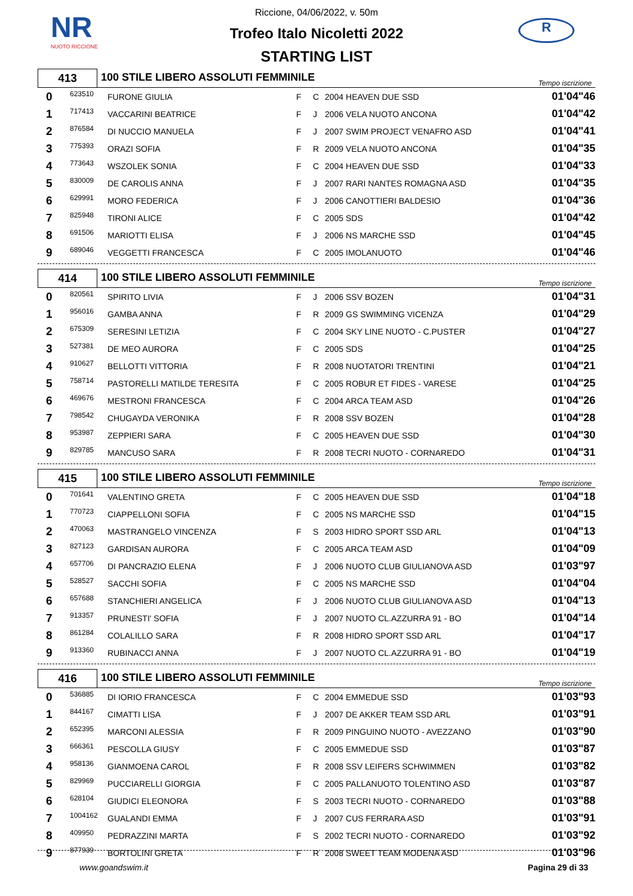NR
NUOTO RICCIONE
R
Riccione, 04/06/2022, v. 50m
Trofeo Italo Nicoletti 2022
STARTING LIST
413
100 STILE LIBERO ASSOLUTI FEMMINILE
Tempo iscrizione
| 0 | 623510 | FURONE GIULIA | F | C | 2004 HEAVEN DUE SSD | 01'04"46 |
| 1 | 717413 | VACCARINI BEATRICE | F | J | 2006 VELA NUOTO ANCONA | 01'04"42 |
| 2 | 876584 | DI NUCCIO MANUELA | F | J | 2007 SWIM PROJECT VENAFRO ASD | 01'04"41 |
| 3 | 775393 | ORAZI SOFIA | F | R | 2009 VELA NUOTO ANCONA | 01'04"35 |
| 4 | 773643 | WSZOLEK SONIA | F | C | 2004 HEAVEN DUE SSD | 01'04"33 |
| 5 | 830009 | DE CAROLIS ANNA | F | J | 2007 RARI NANTES ROMAGNA ASD | 01'04"35 |
| 6 | 629991 | MORO FEDERICA | F | J | 2006 CANOTTIERI BALDESIO | 01'04"36 |
| 7 | 825948 | TIRONI ALICE | F | C | 2005 SDS | 01'04"42 |
| 8 | 691506 | MARIOTTI ELISA | F | J | 2006 NS MARCHE SSD | 01'04"45 |
| 9 | 689046 | VEGGETTI FRANCESCA | F | C | 2005 IMOLANUOTO | 01'04"46 |
414
100 STILE LIBERO ASSOLUTI FEMMINILE
Tempo iscrizione
| 0 | 820561 | SPIRITO LIVIA | F | J | 2006 SSV BOZEN | 01'04"31 |
| 1 | 956016 | GAMBA ANNA | F | R | 2009 GS SWIMMING VICENZA | 01'04"29 |
| 2 | 675309 | SERESINI LETIZIA | F | C | 2004 SKY LINE NUOTO - C.PUSTER | 01'04"27 |
| 3 | 527381 | DE MEO AURORA | F | C | 2005 SDS | 01'04"25 |
| 4 | 910627 | BELLOTTI VITTORIA | F | R | 2008 NUOTATORI TRENTINI | 01'04"21 |
| 5 | 758714 | PASTORELLI MATILDE TERESITA | F | C | 2005 ROBUR ET FIDES - VARESE | 01'04"25 |
| 6 | 469676 | MESTRONI FRANCESCA | F | C | 2004 ARCA TEAM ASD | 01'04"26 |
| 7 | 798542 | CHUGAYDA VERONIKA | F | R | 2008 SSV BOZEN | 01'04"28 |
| 8 | 953987 | ZEPPIERI SARA | F | C | 2005 HEAVEN DUE SSD | 01'04"30 |
| 9 | 829785 | MANCUSO SARA | F | R | 2008 TECRI NUOTO - CORNAREDO | 01'04"31 |
415
100 STILE LIBERO ASSOLUTI FEMMINILE
Tempo iscrizione
| 0 | 701641 | VALENTINO GRETA | F | C | 2005 HEAVEN DUE SSD | 01'04"18 |
| 1 | 770723 | CIAPPELLONI SOFIA | F | C | 2005 NS MARCHE SSD | 01'04"15 |
| 2 | 470063 | MASTRANGELO VINCENZA | F | S | 2003 HIDRO SPORT SSD ARL | 01'04"13 |
| 3 | 827123 | GARDISAN AURORA | F | C | 2005 ARCA TEAM ASD | 01'04"09 |
| 4 | 657706 | DI PANCRAZIO ELENA | F | J | 2006 NUOTO CLUB GIULIANOVA ASD | 01'03"97 |
| 5 | 528527 | SACCHI SOFIA | F | C | 2005 NS MARCHE SSD | 01'04"04 |
| 6 | 657688 | STANCHIERI ANGELICA | F | J | 2006 NUOTO CLUB GIULIANOVA ASD | 01'04"13 |
| 7 | 913357 | PRUNESTI' SOFIA | F | J | 2007 NUOTO CL.AZZURRA 91 - BO | 01'04"14 |
| 8 | 861284 | COLALILLO SARA | F | R | 2008 HIDRO SPORT SSD ARL | 01'04"17 |
| 9 | 913360 | RUBINACCI ANNA | F | J | 2007 NUOTO CL.AZZURRA 91 - BO | 01'04"19 |
416
100 STILE LIBERO ASSOLUTI FEMMINILE
Tempo iscrizione
| 0 | 536885 | DI IORIO FRANCESCA | F | C | 2004 EMMEDUE SSD | 01'03"93 |
| 1 | 844167 | CIMATTI LISA | F | J | 2007 DE AKKER TEAM SSD ARL | 01'03"91 |
| 2 | 652395 | MARCONI ALESSIA | F | R | 2009 PINGUINO NUOTO - AVEZZANO | 01'03"90 |
| 3 | 666361 | PESCOLLA GIUSY | F | C | 2005 EMMEDUE SSD | 01'03"87 |
| 4 | 958136 | GIANMOENA CAROL | F | R | 2008 SSV LEIFERS SCHWIMMEN | 01'03"82 |
| 5 | 829969 | PUCCIARELLI GIORGIA | F | C | 2005 PALLANUOTO TOLENTINO ASD | 01'03"87 |
| 6 | 628104 | GIUDICI ELEONORA | F | S | 2003 TECRI NUOTO - CORNAREDO | 01'03"88 |
| 7 | 1004162 | GUALANDI EMMA | F | J | 2007 CUS FERRARA ASD | 01'03"91 |
| 8 | 409950 | PEDRAZZINI MARTA | F | S | 2002 TECRI NUOTO - CORNAREDO | 01'03"92 |
| 9 | 877939 | BORTOLINI GRETA | F | R | 2008 SWEET TEAM MODENA ASD | 01'03"96 |
www.goandswim.it Pagina 29 di 33